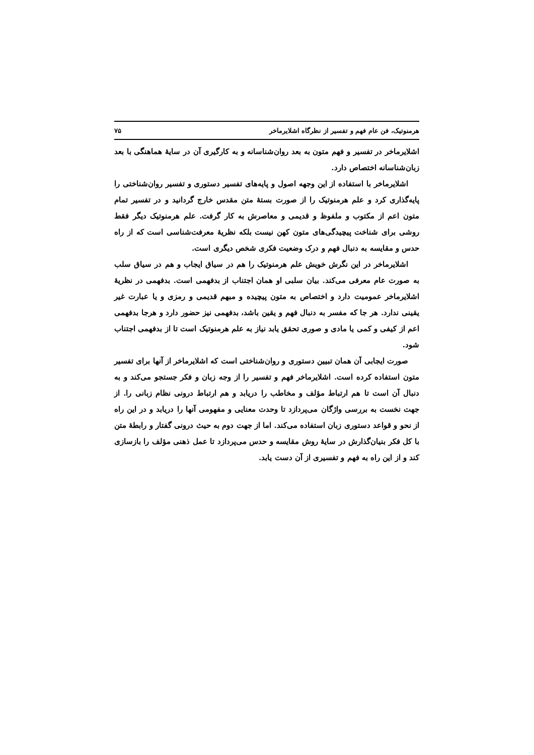هرمنوتیک، فن عام فهم و تفسیر از نظرگاه اشلایرماخر ۷۵
اشلایرماخر در تفسیر و فهم متون به بعد روان‌شناسانه و به کارگیری آن در سایهٔ هماهنگی با بعد زبان‌شناسانه اختصاص دارد.
اشلایرماخر با استفاده از این وجهه اصول و پایه‌های تفسیر دستوری و تفسیر روان‌شناختی را پایه‌گذاری کرد و علم هرمنوتیک را از صورت بستهٔ متن مقدس خارج گردانید و در تفسیر تمام متون اعم از مکتوب و ملفوظ و قدیمی و معاصرش به کار گرفت. علم هرمنوتیک دیگر فقط روشی برای شناخت پیچیدگی‌های متون کهن نیست بلکه نظریهٔ معرفت‌شناسی است که از راه حدس و مقایسه به دنبال فهم و درک وضعیت فکری شخص دیگری است.
اشلایرماخر در این نگرش خویش علم هرمنوتیک را هم در سیاق ایجاب و هم در سیاق سلب به صورت عام معرفی می‌کند. بیان سلبی او همان اجتناب از بدفهمی است. بدفهمی در نظریهٔ اشلایرماخر عمومیت دارد و اختصاص به متون پیچیده و مبهم قدیمی و رمزی و یا عبارت غیر یقینی ندارد. هر جا که مفسر به دنبال فهم و یقین باشد، بدفهمی نیز حضور دارد و هرجا بدفهمی اعم از کیفی و کمی یا مادی و صوری تحقق یابد نیاز به علم هرمنوتیک است تا از بدفهمی اجتناب شود.
صورت ایجابی آن همان تبیین دستوری و روان‌شناختی است که اشلایرماخر از آنها برای تفسیر متون استفاده کرده است. اشلایرماخر فهم و تفسیر را از وجه زبان و فکر جستجو می‌کند و به دنبال آن است تا هم ارتباط مؤلف و مخاطب را دریابد و هم ارتباط درونی نظام زبانی را. از جهت نخست به بررسی واژگان می‌پردازد تا وحدت معنایی و مفهومی آنها را دریابد و در این راه از نحو و قواعد دستوری زبان استفاده می‌کند. اما از جهت دوم به حیث درونی گفتار و رابطهٔ متن با کل فکر بنیان‌گذارش در سایهٔ روش مقایسه و حدس می‌پردازد تا عمل ذهنی مؤلف را بازسازی کند و از این راه به فهم و تفسیری از آن دست یابد.